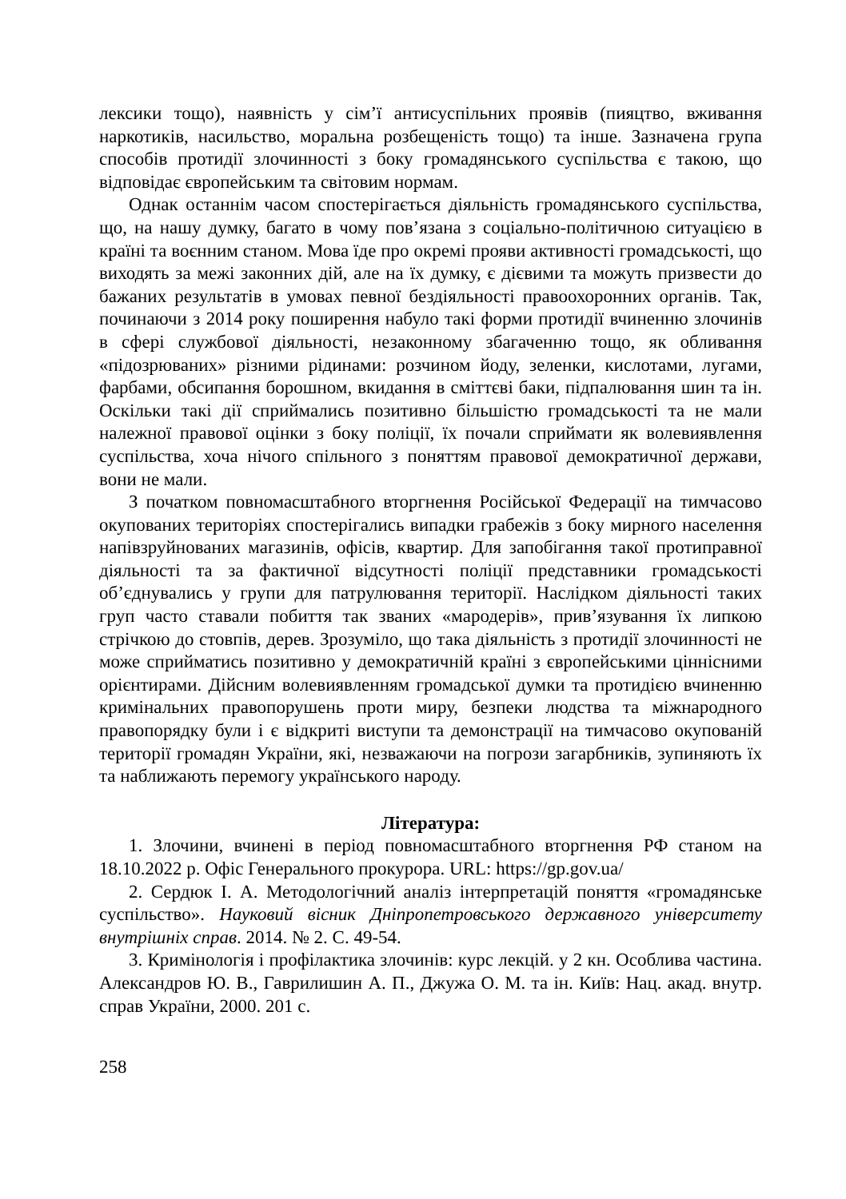лексики тощо), наявність у сім’ї антисуспільних проявів (пияцтво, вживання наркотиків, насильство, моральна розбещеність тощо) та інше. Зазначена група способів протидії злочинності з боку громадянського суспільства є такою, що відповідає європейським та світовим нормам.
Однак останнім часом спостерігається діяльність громадянського суспільства, що, на нашу думку, багато в чому пов’язана з соціально-політичною ситуацією в країні та воєнним станом. Мова їде про окремі прояви активності громадськості, що виходять за межі законних дій, але на їх думку, є дієвими та можуть призвести до бажаних результатів в умовах певної бездіяльності правоохоронних органів. Так, починаючи з 2014 року поширення набуло такі форми протидії вчиненню злочинів в сфері службової діяльності, незаконному збагаченню тощо, як обливання «підозрюваних» різними рідинами: розчином йоду, зеленки, кислотами, лугами, фарбами, обсипання борошном, вкидання в сміттєві баки, підпалювання шин та ін. Оскільки такі дії сприймались позитивно більшістю громадськості та не мали належної правової оцінки з боку поліції, їх почали сприймати як волевиявлення суспільства, хоча нічого спільного з поняттям правової демократичної держави, вони не мали.
З початком повномасштабного вторгнення Російської Федерації на тимчасово окупованих територіях спостерігались випадки грабежів з боку мирного населення напівзруйнованих магазинів, офісів, квартир. Для запобігання такої протиправної діяльності та за фактичної відсут­ності поліції представники громадськості об’єднувались у групи для патрулювання території. Наслідком діяльності таких груп часто ставали побиття так званих «мародерів», прив’язування їх липкою стрічкою до стовпів, дерев. Зрозуміло, що така діяльність з протидії злочинності не може сприйматись позитивно у демократичній країні з європейськими ціннісними орієнтирами. Дійсним волевиявленням громадської думки та протидією вчиненню кримінальних правопорушень проти миру, безпеки людства та міжнародного правопорядку були і є відкриті виступи та демонстрації на тимчасово окупованій території громадян України, які, незважаючи на погрози загарбників, зупиняють їх та наближають перемогу українського народу.
Література:
1. Злочини, вчинені в період повномасштабного вторгнення РФ станом на 18.10.2022 р. Офіс Генерального прокурора. URL: https://gp.gov.ua/
2. Сердюк І. А. Методологічний аналіз інтерпретацій поняття «громадянське суспільство». Науковий вісник Дніпропетровського державного університету внутрішніх справ. 2014. № 2. С. 49-54.
3. Кримінологія і профілактика злочинів: курс лекцій. у 2 кн. Особлива частина. Александров Ю. В., Гаврилишин А. П., Джужа О. М. та ін. Київ: Нац. акад. внутр. справ України, 2000. 201 с.
258